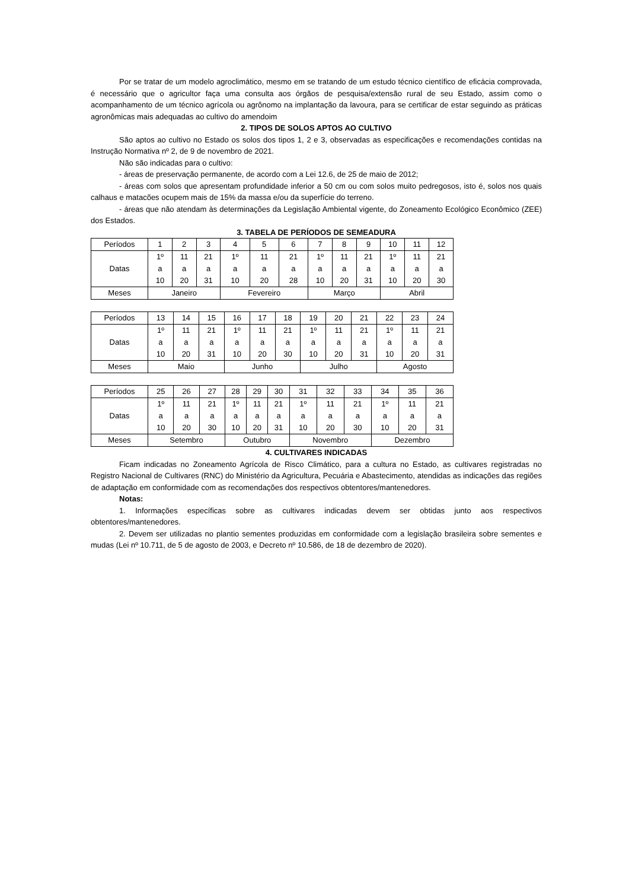Por se tratar de um modelo agroclimático, mesmo em se tratando de um estudo técnico científico de eficácia comprovada, é necessário que o agricultor faça uma consulta aos órgãos de pesquisa/extensão rural de seu Estado, assim como o acompanhamento de um técnico agrícola ou agrônomo na implantação da lavoura, para se certificar de estar seguindo as práticas agronômicas mais adequadas ao cultivo do amendoim
2. TIPOS DE SOLOS APTOS AO CULTIVO
São aptos ao cultivo no Estado os solos dos tipos 1, 2 e 3, observadas as especificações e recomendações contidas na Instrução Normativa nº 2, de 9 de novembro de 2021.
Não são indicadas para o cultivo:
- áreas de preservação permanente, de acordo com a Lei 12.6, de 25 de maio de 2012;
- áreas com solos que apresentam profundidade inferior a 50 cm ou com solos muito pedregosos, isto é, solos nos quais calhaus e matacões ocupem mais de 15% da massa e/ou da superfície do terreno.
- áreas que não atendam às determinações da Legislação Ambiental vigente, do Zoneamento Ecológico Econômico (ZEE) dos Estados.
3. TABELA DE PERÍODOS DE SEMEADURA
| Períodos | 1 | 2 | 3 | 4 | 5 | 6 | 7 | 8 | 9 | 10 | 11 | 12 |
| Datas | 1º a 10 | 11 a 20 | 21 a 31 | 1º a 10 | 11 a 20 | 21 a 28 | 1º a 10 | 11 a 20 | 21 a 31 | 1º a 10 | 11 a 20 | 21 a 30 |
| Meses | Janeiro | | | Fevereiro | | | Março | | | Abril | | |
| Períodos | 13 | 14 | 15 | 16 | 17 | 18 | 19 | 20 | 21 | 22 | 23 | 24 |
| Datas | 1º a 10 | 11 a 20 | 21 a 31 | 1º a 10 | 11 a 20 | 21 a 30 | 1º a 10 | 11 a 20 | 21 a 31 | 1º a 10 | 11 a 20 | 21 a 31 |
| Meses | Maio | | | Junho | | | Julho | | | Agosto | | |
| Períodos | 25 | 26 | 27 | 28 | 29 | 30 | 31 | 32 | 33 | 34 | 35 | 36 |
| Datas | 1º a 10 | 11 a 20 | 21 a 30 | 1º a 10 | 11 a 20 | 21 a 31 | 1º a 10 | 11 a 20 | 21 a 30 | 1º a 10 | 11 a 20 | 21 a 31 |
| Meses | Setembro | | | Outubro | | | Novembro | | | Dezembro | | |
4. CULTIVARES INDICADAS
Ficam indicadas no Zoneamento Agrícola de Risco Climático, para a cultura no Estado, as cultivares registradas no Registro Nacional de Cultivares (RNC) do Ministério da Agricultura, Pecuária e Abastecimento, atendidas as indicações das regiões de adaptação em conformidade com as recomendações dos respectivos obtentores/mantenedores.
Notas:
1. Informações específicas sobre as cultivares indicadas devem ser obtidas junto aos respectivos obtentores/mantenedores.
2. Devem ser utilizadas no plantio sementes produzidas em conformidade com a legislação brasileira sobre sementes e mudas (Lei nº 10.711, de 5 de agosto de 2003, e Decreto nº 10.586, de 18 de dezembro de 2020).